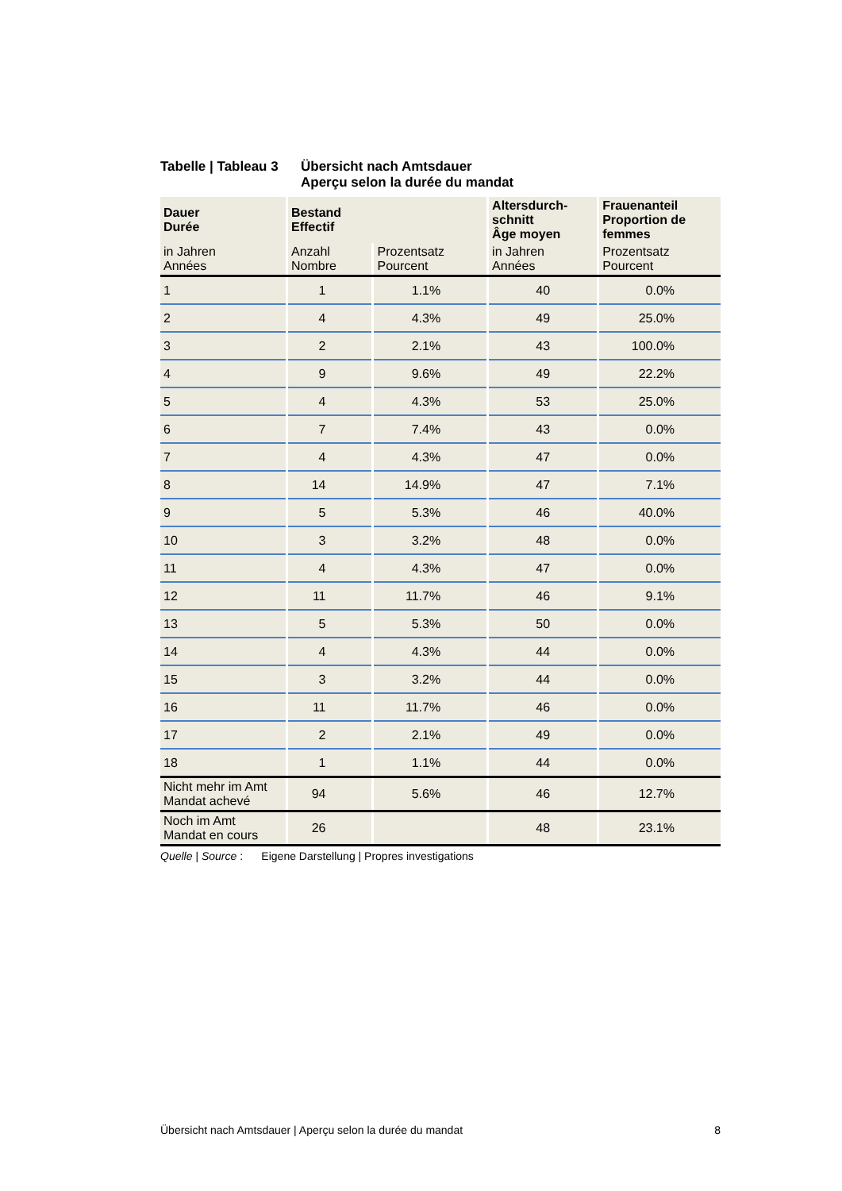Tabelle | Tableau 3
Übersicht nach Amtsdauer
Aperçu selon la durée du mandat
| Dauer Durée | Bestand Effectif | | Altersdurch- schnitt Âge moyen | Frauenanteil Proportion de femmes |
| --- | --- | --- | --- | --- |
| in Jahren Années | Anzahl Nombre | Prozentsatz Pourcent | in Jahren Années | Prozentsatz Pourcent |
| 1 | 1 | 1.1% | 40 | 0.0% |
| 2 | 4 | 4.3% | 49 | 25.0% |
| 3 | 2 | 2.1% | 43 | 100.0% |
| 4 | 9 | 9.6% | 49 | 22.2% |
| 5 | 4 | 4.3% | 53 | 25.0% |
| 6 | 7 | 7.4% | 43 | 0.0% |
| 7 | 4 | 4.3% | 47 | 0.0% |
| 8 | 14 | 14.9% | 47 | 7.1% |
| 9 | 5 | 5.3% | 46 | 40.0% |
| 10 | 3 | 3.2% | 48 | 0.0% |
| 11 | 4 | 4.3% | 47 | 0.0% |
| 12 | 11 | 11.7% | 46 | 9.1% |
| 13 | 5 | 5.3% | 50 | 0.0% |
| 14 | 4 | 4.3% | 44 | 0.0% |
| 15 | 3 | 3.2% | 44 | 0.0% |
| 16 | 11 | 11.7% | 46 | 0.0% |
| 17 | 2 | 2.1% | 49 | 0.0% |
| 18 | 1 | 1.1% | 44 | 0.0% |
| Nicht mehr im Amt Mandat achevé | 94 | 5.6% | 46 | 12.7% |
| Noch im Amt Mandat en cours | 26 | | 48 | 23.1% |
Quelle | Source : Eigene Darstellung | Propres investigations
Übersicht nach Amtsdauer | Aperçu selon la durée du mandat 8